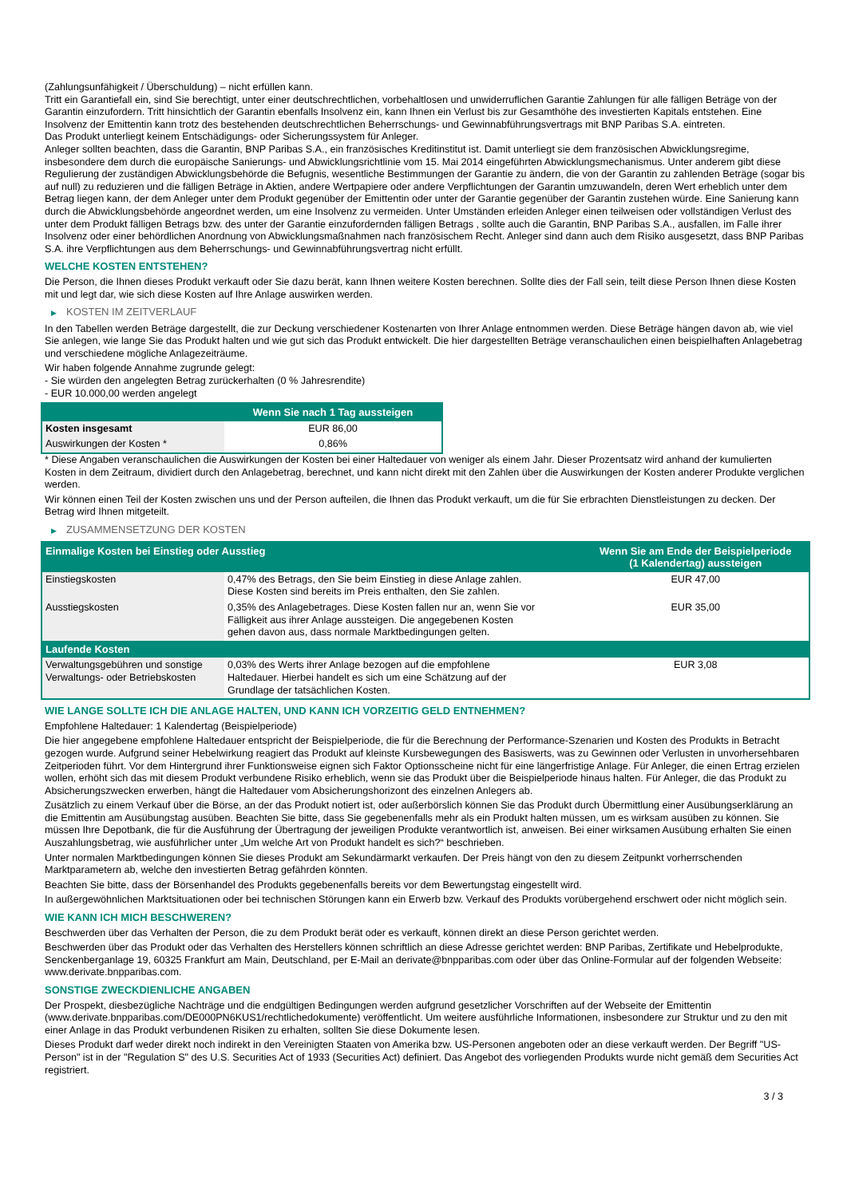(Zahlungsunfähigkeit / Überschuldung) – nicht erfüllen kann.
Tritt ein Garantiefall ein, sind Sie berechtigt, unter einer deutschrechtlichen, vorbehaltlosen und unwiderruflichen Garantie Zahlungen für alle fälligen Beträge von der Garantin einzufordern. Tritt hinsichtlich der Garantin ebenfalls Insolvenz ein, kann Ihnen ein Verlust bis zur Gesamthöhe des investierten Kapitals entstehen. Eine Insolvenz der Emittentin kann trotz des bestehenden deutschrechtlichen Beherrschungs- und Gewinnabführungsvertrags mit BNP Paribas S.A. eintreten.
Das Produkt unterliegt keinem Entschädigungs- oder Sicherungssystem für Anleger.
Anleger sollten beachten, dass die Garantin, BNP Paribas S.A., ein französisches Kreditinstitut ist. Damit unterliegt sie dem französischen Abwicklungsregime, insbesondere dem durch die europäische Sanierungs- und Abwicklungsrichtlinie vom 15. Mai 2014 eingeführten Abwicklungsmechanismus. Unter anderem gibt diese Regulierung der zuständigen Abwicklungsbehörde die Befugnis, wesentliche Bestimmungen der Garantie zu ändern, die von der Garantin zu zahlenden Beträge (sogar bis auf null) zu reduzieren und die fälligen Beträge in Aktien, andere Wertpapiere oder andere Verpflichtungen der Garantin umzuwandeln, deren Wert erheblich unter dem Betrag liegen kann, der dem Anleger unter dem Produkt gegenüber der Emittentin oder unter der Garantie gegenüber der Garantin zustehen würde. Eine Sanierung kann durch die Abwicklungsbehörde angeordnet werden, um eine Insolvenz zu vermeiden. Unter Umständen erleiden Anleger einen teilweisen oder vollständigen Verlust des unter dem Produkt fälligen Betrags bzw. des unter der Garantie einzufordernden fälligen Betrags , sollte auch die Garantin, BNP Paribas S.A., ausfallen, im Falle ihrer Insolvenz oder einer behördlichen Anordnung von Abwicklungsmaßnahmen nach französischem Recht. Anleger sind dann auch dem Risiko ausgesetzt, dass BNP Paribas S.A. ihre Verpflichtungen aus dem Beherrschungs- und Gewinnabführungsvertrag nicht erfüllt.
WELCHE KOSTEN ENTSTEHEN?
Die Person, die Ihnen dieses Produkt verkauft oder Sie dazu berät, kann Ihnen weitere Kosten berechnen. Sollte dies der Fall sein, teilt diese Person Ihnen diese Kosten mit und legt dar, wie sich diese Kosten auf Ihre Anlage auswirken werden.
▶ KOSTEN IM ZEITVERLAUF
In den Tabellen werden Beträge dargestellt, die zur Deckung verschiedener Kostenarten von Ihrer Anlage entnommen werden. Diese Beträge hängen davon ab, wie viel Sie anlegen, wie lange Sie das Produkt halten und wie gut sich das Produkt entwickelt. Die hier dargestellten Beträge veranschaulichen einen beispielhaften Anlagebetrag und verschiedene mögliche Anlagezeiträume.
Wir haben folgende Annahme zugrunde gelegt:
- Sie würden den angelegten Betrag zurückerhalten (0 % Jahresrendite)
- EUR 10.000,00 werden angelegt
| | Wenn Sie nach 1 Tag aussteigen |
| --- | --- |
| Kosten insgesamt | EUR 86,00 |
| Auswirkungen der Kosten * | 0,86% |
* Diese Angaben veranschaulichen die Auswirkungen der Kosten bei einer Haltedauer von weniger als einem Jahr. Dieser Prozentsatz wird anhand der kumulierten Kosten in dem Zeitraum, dividiert durch den Anlagebetrag, berechnet, und kann nicht direkt mit den Zahlen über die Auswirkungen der Kosten anderer Produkte verglichen werden.
Wir können einen Teil der Kosten zwischen uns und der Person aufteilen, die Ihnen das Produkt verkauft, um die für Sie erbrachten Dienstleistungen zu decken. Der Betrag wird Ihnen mitgeteilt.
▶ ZUSAMMENSETZUNG DER KOSTEN
| Einmalige Kosten bei Einstieg oder Ausstieg | | Wenn Sie am Ende der Beispielperiode (1 Kalendertag) aussteigen |
| --- | --- | --- |
| Einstiegskosten | 0,47% des Betrags, den Sie beim Einstieg in diese Anlage zahlen. Diese Kosten sind bereits im Preis enthalten, den Sie zahlen. | EUR 47,00 |
| Ausstiegskosten | 0,35% des Anlagebetrages. Diese Kosten fallen nur an, wenn Sie vor Fälligkeit aus ihrer Anlage aussteigen. Die angegebenen Kosten gehen davon aus, dass normale Marktbedingungen gelten. | EUR 35,00 |
| Laufende Kosten | | |
| Verwaltungsgebühren und sonstige Verwaltungs- oder Betriebskosten | 0,03% des Werts ihrer Anlage bezogen auf die empfohlene Haltedauer. Hierbei handelt es sich um eine Schätzung auf der Grundlage der tatsächlichen Kosten. | EUR 3,08 |
WIE LANGE SOLLTE ICH DIE ANLAGE HALTEN, UND KANN ICH VORZEITIG GELD ENTNEHMEN?
Empfohlene Haltedauer: 1 Kalendertag (Beispielperiode)
Die hier angegebene empfohlene Haltedauer entspricht der Beispielperiode, die für die Berechnung der Performance-Szenarien und Kosten des Produkts in Betracht gezogen wurde. Aufgrund seiner Hebelwirkung reagiert das Produkt auf kleinste Kursbewegungen des Basiswerts, was zu Gewinnen oder Verlusten in unvorhersehbaren Zeitperioden führt. Vor dem Hintergrund ihrer Funktionsweise eignen sich Faktor Optionsscheine nicht für eine längerfristige Anlage. Für Anleger, die einen Ertrag erzielen wollen, erhöht sich das mit diesem Produkt verbundene Risiko erheblich, wenn sie das Produkt über die Beispielperiode hinaus halten. Für Anleger, die das Produkt zu Absicherungszwecken erwerben, hängt die Haltedauer vom Absicherungshorizont des einzelnen Anlegers ab.
Zusätzlich zu einem Verkauf über die Börse, an der das Produkt notiert ist, oder außerbörslich können Sie das Produkt durch Übermittlung einer Ausübungserklärung an die Emittentin am Ausübungstag ausüben. Beachten Sie bitte, dass Sie gegebenenfalls mehr als ein Produkt halten müssen, um es wirksam ausüben zu können. Sie müssen Ihre Depotbank, die für die Ausführung der Übertragung der jeweiligen Produkte verantwortlich ist, anweisen. Bei einer wirksamen Ausübung erhalten Sie einen Auszahlungsbetrag, wie ausführlicher unter „Um welche Art von Produkt handelt es sich?“ beschrieben.
Unter normalen Marktbedingungen können Sie dieses Produkt am Sekundärmarkt verkaufen. Der Preis hängt von den zu diesem Zeitpunkt vorherrschenden Marktparametern ab, welche den investierten Betrag gefährden könnten.
Beachten Sie bitte, dass der Börsenhandel des Produkts gegebenenfalls bereits vor dem Bewertungstag eingestellt wird.
In außergewöhnlichen Marktsituationen oder bei technischen Störungen kann ein Erwerb bzw. Verkauf des Produkts vorübergehend erschwert oder nicht möglich sein.
WIE KANN ICH MICH BESCHWEREN?
Beschwerden über das Verhalten der Person, die zu dem Produkt berät oder es verkauft, können direkt an diese Person gerichtet werden.
Beschwerden über das Produkt oder das Verhalten des Herstellers können schriftlich an diese Adresse gerichtet werden: BNP Paribas, Zertifikate und Hebelprodukte, Senckenberganlage 19, 60325 Frankfurt am Main, Deutschland, per E-Mail an derivate@bnpparibas.com oder über das Online-Formular auf der folgenden Webseite: www.derivate.bnpparibas.com.
SONSTIGE ZWECKDIENLICHE ANGABEN
Der Prospekt, diesbezügliche Nachträge und die endgültigen Bedingungen werden aufgrund gesetzlicher Vorschriften auf der Webseite der Emittentin (www.derivate.bnpparibas.com/DE000PN6KUS1/rechtlichedokumente) veröffentlicht. Um weitere ausführliche Informationen, insbesondere zur Struktur und zu den mit einer Anlage in das Produkt verbundenen Risiken zu erhalten, sollten Sie diese Dokumente lesen.
Dieses Produkt darf weder direkt noch indirekt in den Vereinigten Staaten von Amerika bzw. US-Personen angeboten oder an diese verkauft werden. Der Begriff "US-Person" ist in der "Regulation S" des U.S. Securities Act of 1933 (Securities Act) definiert. Das Angebot des vorliegenden Produkts wurde nicht gemäß dem Securities Act registriert.
3 / 3